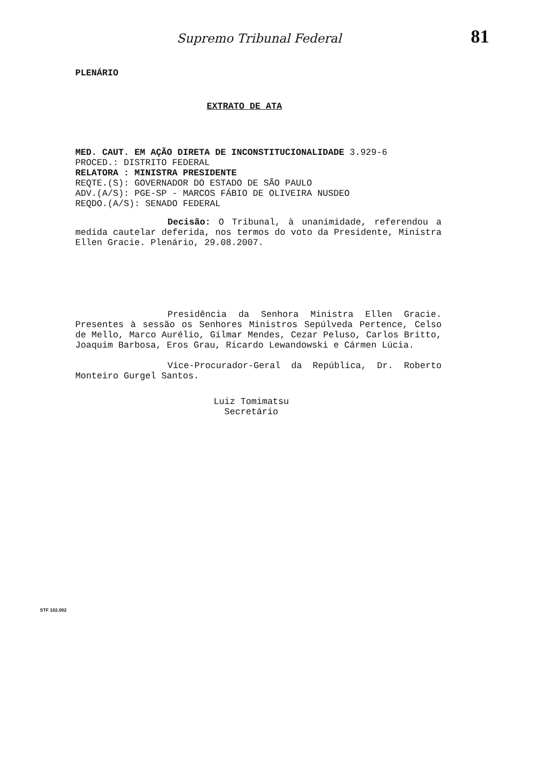Supremo Tribunal Federal 81
PLENÁRIO
EXTRATO DE ATA
MED. CAUT. EM AÇÃO DIRETA DE INCONSTITUCIONALIDADE 3.929-6
PROCED.: DISTRITO FEDERAL
RELATORA : MINISTRA PRESIDENTE
REQTE.(S): GOVERNADOR DO ESTADO DE SÃO PAULO
ADV.(A/S): PGE-SP - MARCOS FÁBIO DE OLIVEIRA NUSDEO
REQDO.(A/S): SENADO FEDERAL
Decisão: O Tribunal, à unanimidade, referendou a medida cautelar deferida, nos termos do voto da Presidente, Ministra Ellen Gracie. Plenário, 29.08.2007.
Presidência da Senhora Ministra Ellen Gracie. Presentes à sessão os Senhores Ministros Sepúlveda Pertence, Celso de Mello, Marco Aurélio, Gilmar Mendes, Cezar Peluso, Carlos Britto, Joaquim Barbosa, Eros Grau, Ricardo Lewandowski e Cármen Lúcia.
Vice-Procurador-Geral da República, Dr. Roberto Monteiro Gurgel Santos.
Luiz Tomimatsu
Secretário
STF 102.002